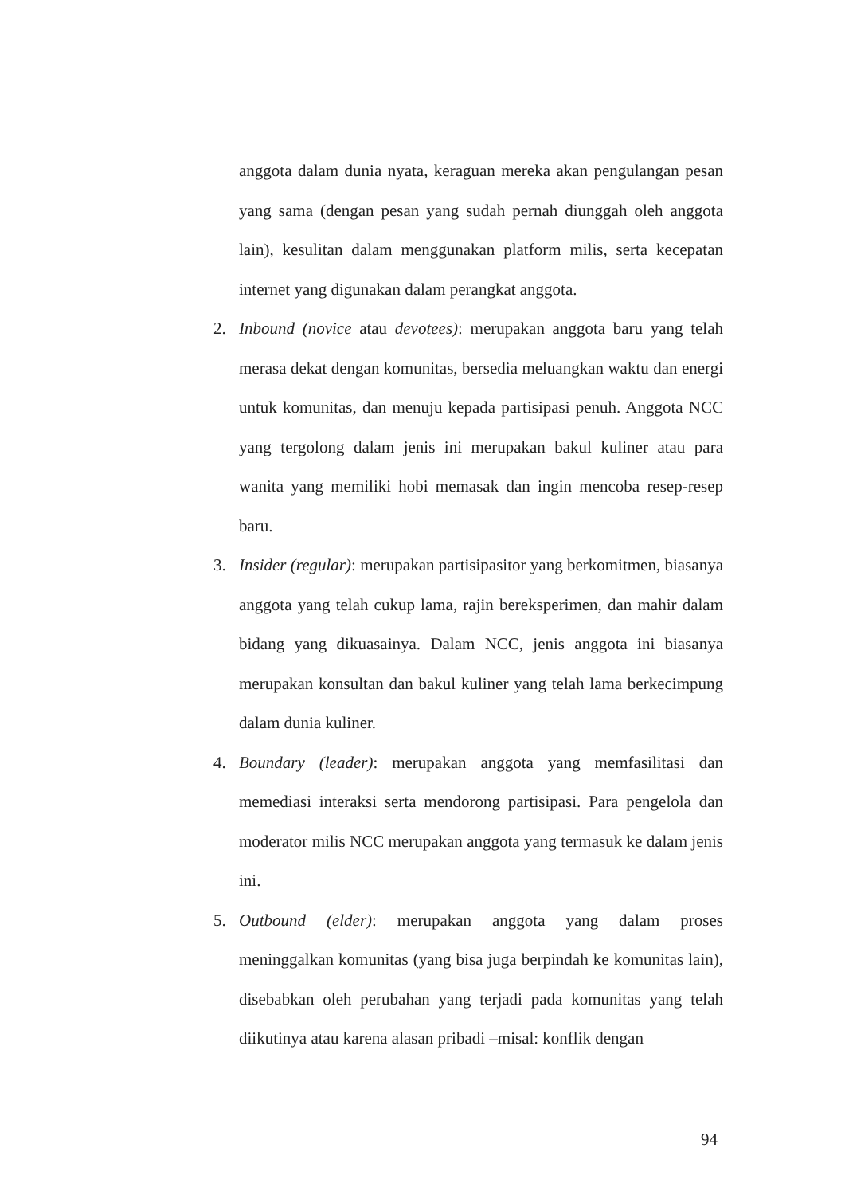anggota dalam dunia nyata, keraguan mereka akan pengulangan pesan yang sama (dengan pesan yang sudah pernah diunggah oleh anggota lain), kesulitan dalam menggunakan platform milis, serta kecepatan internet yang digunakan dalam perangkat anggota.
2. Inbound (novice atau devotees): merupakan anggota baru yang telah merasa dekat dengan komunitas, bersedia meluangkan waktu dan energi untuk komunitas, dan menuju kepada partisipasi penuh. Anggota NCC yang tergolong dalam jenis ini merupakan bakul kuliner atau para wanita yang memiliki hobi memasak dan ingin mencoba resep-resep baru.
3. Insider (regular): merupakan partisipasitor yang berkomitmen, biasanya anggota yang telah cukup lama, rajin bereksperimen, dan mahir dalam bidang yang dikuasainya. Dalam NCC, jenis anggota ini biasanya merupakan konsultan dan bakul kuliner yang telah lama berkecimpung dalam dunia kuliner.
4. Boundary (leader): merupakan anggota yang memfasilitasi dan memediasi interaksi serta mendorong partisipasi. Para pengelola dan moderator milis NCC merupakan anggota yang termasuk ke dalam jenis ini.
5. Outbound (elder): merupakan anggota yang dalam proses meninggalkan komunitas (yang bisa juga berpindah ke komunitas lain), disebabkan oleh perubahan yang terjadi pada komunitas yang telah diikutinya atau karena alasan pribadi –misal: konflik dengan
94